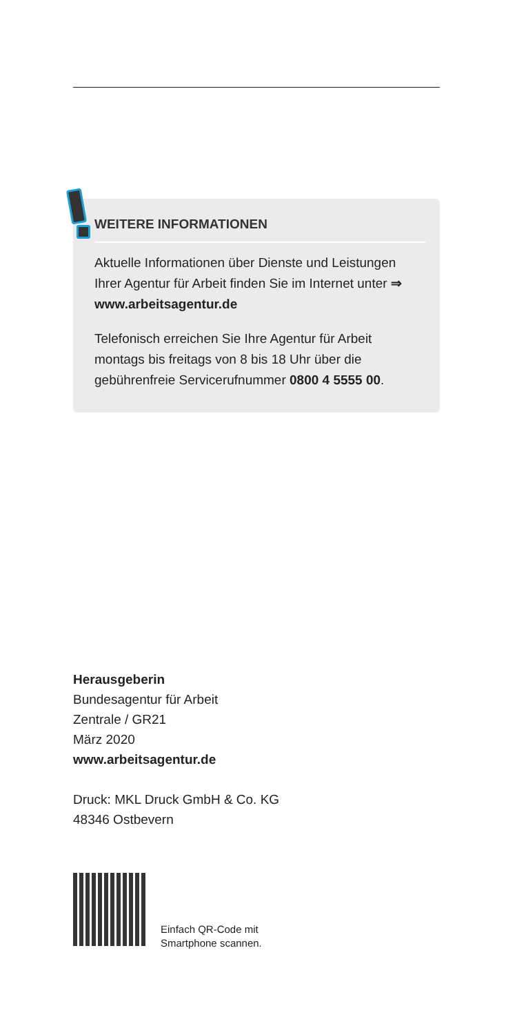WEITERE INFORMATIONEN
Aktuelle Informationen über Dienste und Leistungen Ihrer Agentur für Arbeit finden Sie im Internet unter ⇒ www.arbeitsagentur.de
Telefonisch erreichen Sie Ihre Agentur für Arbeit montags bis freitags von 8 bis 18 Uhr über die gebührenfreie Servicerufnummer 0800 4 5555 00.
Herausgeberin
Bundesagentur für Arbeit
Zentrale / GR21
März 2020
www.arbeitsagentur.de
Druck: MKL Druck GmbH & Co. KG
48346 Ostbevern
Einfach QR-Code mit
Smartphone scannen.